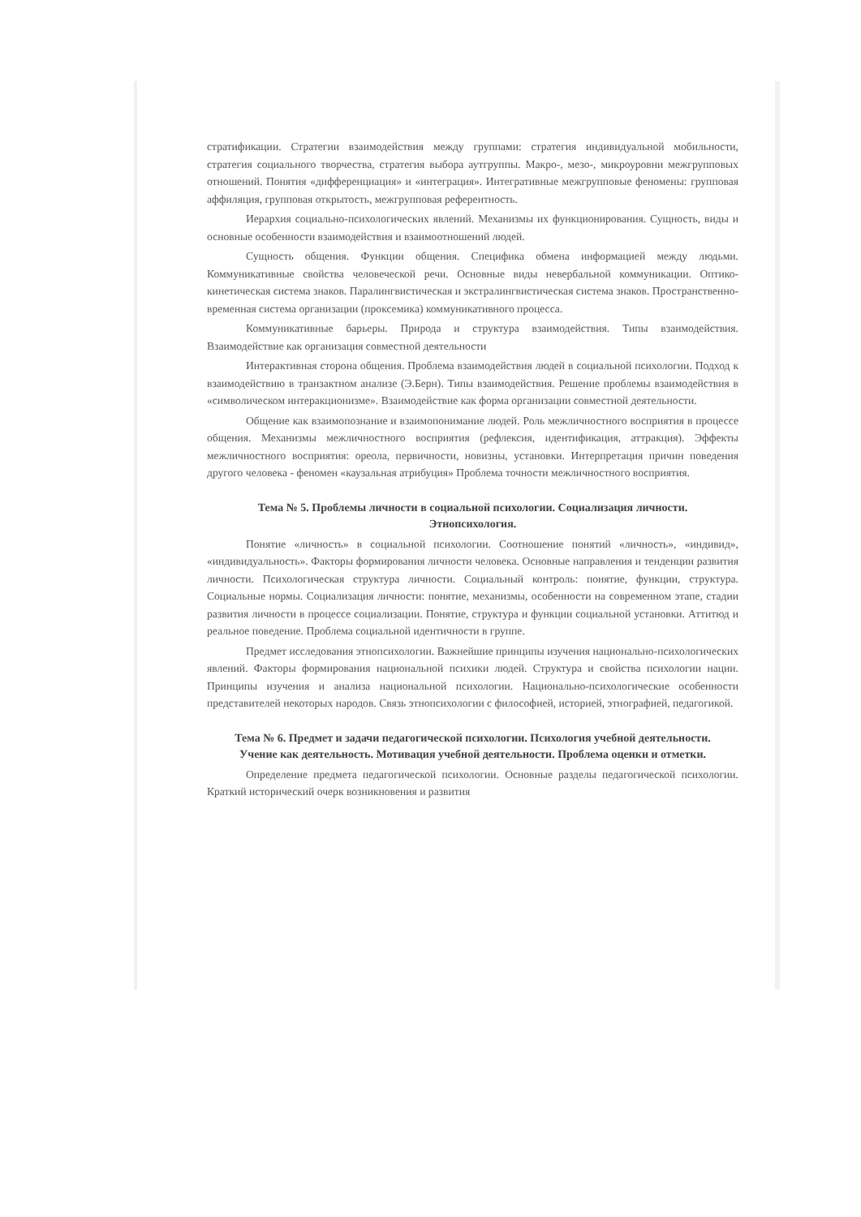стратификации. Стратегии взаимодействия между группами: стратегия индивидуальной мобильности, стратегия социального творчества, стратегия выбора аутгруппы. Макро-, мезо-, микроуровни межгрупповых отношений. Понятия «дифференциация» и «интеграция». Интегративные межгрупповые феномены: групповая аффиляция, групповая открытость, межгрупповая референтность.
Иерархия социально-психологических явлений. Механизмы их функционирования. Сущность, виды и основные особенности взаимодействия и взаимоотношений людей.
Сущность общения. Функции общения. Специфика обмена информацией между людьми. Коммуникативные свойства человеческой речи. Основные виды невербальной коммуникации. Оптико-кинетическая система знаков. Паралингвистическая и экстралингвистическая система знаков. Пространственно-временная система организации (проксемика) коммуникативного процесса.
Коммуникативные барьеры. Природа и структура взаимодействия. Типы взаимодействия. Взаимодействие как организация совместной деятельности
Интерактивная сторона общения. Проблема взаимодействия людей в социальной психологии. Подход к взаимодействию в транзактном анализе (Э.Берн). Типы взаимодействия. Решение проблемы взаимодействия в «символическом интеракционизме». Взаимодействие как форма организации совместной деятельности.
Общение как взаимопознание и взаимопонимание людей. Роль межличностного восприятия в процессе общения. Механизмы межличностного восприятия (рефлексия, идентификация, аттракция). Эффекты межличностного восприятия: ореола, первичности, новизны, установки. Интерпретация причин поведения другого человека - феномен «каузальная атрибуция» Проблема точности межличностного восприятия.
Тема № 5. Проблемы личности в социальной психологии. Социализация личности. Этнопсихология.
Понятие «личность» в социальной психологии. Соотношение понятий «личность», «индивид», «индивидуальность». Факторы формирования личности человека. Основные направления и тенденции развития личности. Психологическая структура личности. Социальный контроль: понятие, функции, структура. Социальные нормы. Социализация личности: понятие, механизмы, особенности на современном этапе, стадии развития личности в процессе социализации. Понятие, структура и функции социальной установки. Аттитюд и реальное поведение. Проблема социальной идентичности в группе.
Предмет исследования этнопсихологии. Важнейшие принципы изучения национально-психологических явлений. Факторы формирования национальной психики людей. Структура и свойства психологии нации. Принципы изучения и анализа национальной психологии. Национально-психологические особенности представителей некоторых народов. Связь этнопсихологии с философией, историей, этнографией, педагогикой.
Тема № 6. Предмет и задачи педагогической психологии. Психология учебной деятельности. Учение как деятельность. Мотивация учебной деятельности. Проблема оценки и отметки.
Определение предмета педагогической психологии. Основные разделы педагогической психологии. Краткий исторический очерк возникновения и развития